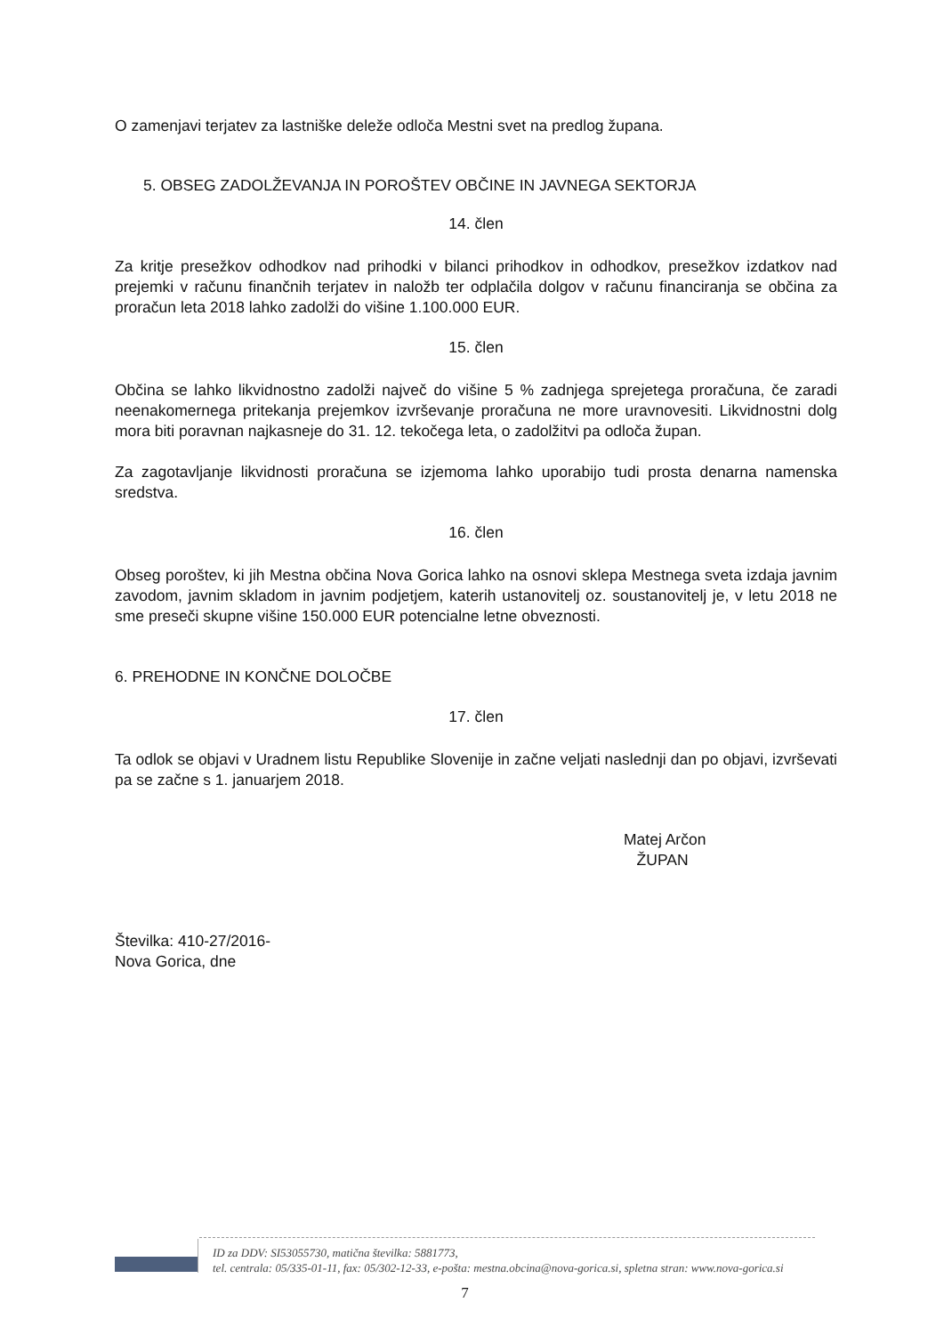O zamenjavi terjatev za lastniške deleže odloča Mestni svet na predlog župana.
5. OBSEG ZADOLŽEVANJA IN POROŠTEV OBČINE IN JAVNEGA SEKTORJA
14. člen
Za kritje presežkov odhodkov nad prihodki v bilanci prihodkov in odhodkov, presežkov izdatkov nad prejemki v računu finančnih terjatev in naložb ter odplačila dolgov v računu financiranja se občina za proračun leta 2018 lahko zadolži do višine 1.100.000 EUR.
15. člen
Občina se lahko likvidnostno zadolži največ do višine 5 % zadnjega sprejetega proračuna, če zaradi neenakomernega pritekanja prejemkov izvrševanje proračuna ne more uravnovesiti. Likvidnostni dolg mora biti poravnan najkasneje do 31. 12. tekočega leta, o zadolžitvi pa odloča župan.
Za zagotavljanje likvidnosti proračuna se izjemoma lahko uporabijo tudi prosta denarna namenska sredstva.
16. člen
Obseg poroštev, ki jih Mestna občina Nova Gorica lahko na osnovi sklepa Mestnega sveta izdaja javnim zavodom, javnim skladom in javnim podjetjem, katerih ustanovitelj oz. soustanovitelj je, v letu 2018 ne sme preseči skupne višine 150.000 EUR potencialne letne obveznosti.
6. PREHODNE IN KONČNE DOLOČBE
17. člen
Ta odlok se objavi v Uradnem listu Republike Slovenije in začne veljati naslednji dan po objavi, izvrševati pa se začne s 1. januarjem 2018.
Matej Arčon
ŽUPAN
Številka: 410-27/2016-
Nova Gorica, dne
ID za DDV: SI53055730, matična številka: 5881773,
tel. centrala: 05/335-01-11, fax: 05/302-12-33, e-pošta: mestna.obcina@nova-gorica.si, spletna stran: www.nova-gorica.si
7